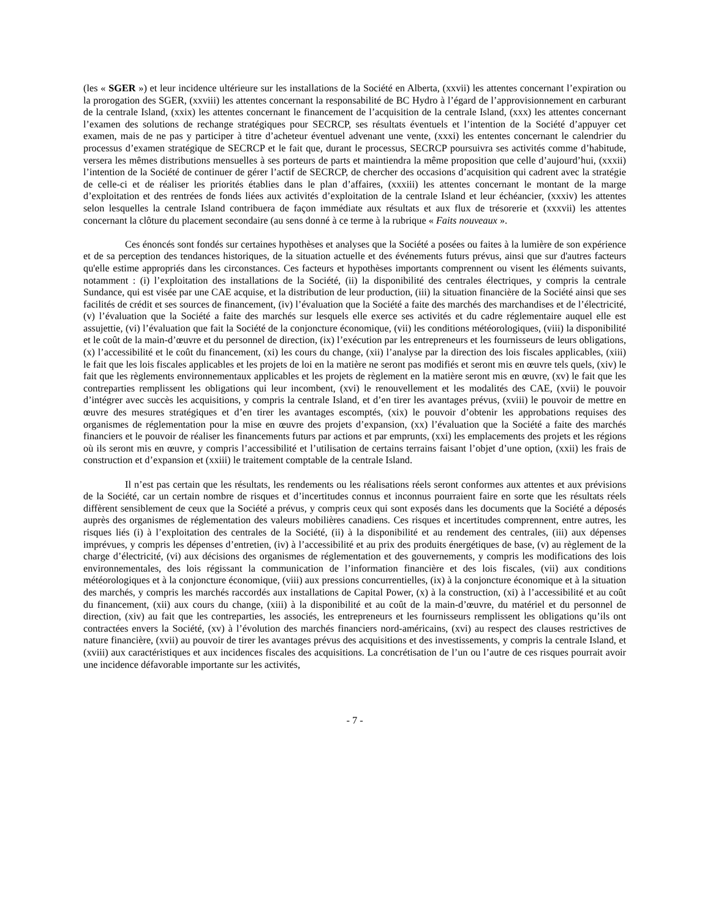(les « SGER ») et leur incidence ultérieure sur les installations de la Société en Alberta, (xxvii) les attentes concernant l’expiration ou la prorogation des SGER, (xxviii) les attentes concernant la responsabilité de BC Hydro à l’égard de l’approvisionnement en carburant de la centrale Island, (xxix) les attentes concernant le financement de l’acquisition de la centrale Island, (xxx) les attentes concernant l’examen des solutions de rechange stratégiques pour SECRCP, ses résultats éventuels et l’intention de la Société d’appuyer cet examen, mais de ne pas y participer à titre d’acheteur éventuel advenant une vente, (xxxi) les ententes concernant le calendrier du processus d’examen stratégique de SECRCP et le fait que, durant le processus, SECRCP poursuivra ses activités comme d’habitude, versera les mêmes distributions mensuelles à ses porteurs de parts et maintiendra la même proposition que celle d’aujourd’hui, (xxxii) l’intention de la Société de continuer de gérer l’actif de SECRCP, de chercher des occasions d’acquisition qui cadrent avec la stratégie de celle-ci et de réaliser les priorités établies dans le plan d’affaires, (xxxiii) les attentes concernant le montant de la marge d’exploitation et des rentrées de fonds liées aux activités d’exploitation de la centrale Island et leur échéancier, (xxxiv) les attentes selon lesquelles la centrale Island contribuera de façon immédiate aux résultats et aux flux de trésorerie et (xxxvii) les attentes concernant la clôture du placement secondaire (au sens donné à ce terme à la rubrique « Faits nouveaux ».
Ces énoncés sont fondés sur certaines hypothèses et analyses que la Société a posées ou faites à la lumière de son expérience et de sa perception des tendances historiques, de la situation actuelle et des événements futurs prévus, ainsi que sur d'autres facteurs qu'elle estime appropriés dans les circonstances. Ces facteurs et hypothèses importants comprennent ou visent les éléments suivants, notamment : (i) l’exploitation des installations de la Société, (ii) la disponibilité des centrales électriques, y compris la centrale Sundance, qui est visée par une CAE acquise, et la distribution de leur production, (iii) la situation financière de la Société ainsi que ses facilités de crédit et ses sources de financement, (iv) l’évaluation que la Société a faite des marchés des marchandises et de l’électricité, (v) l’évaluation que la Société a faite des marchés sur lesquels elle exerce ses activités et du cadre réglementaire auquel elle est assujettie, (vi) l’évaluation que fait la Société de la conjoncture économique, (vii) les conditions météorologiques, (viii) la disponibilité et le coût de la main-d’œuvre et du personnel de direction, (ix) l’exécution par les entrepreneurs et les fournisseurs de leurs obligations, (x) l’accessibilité et le coût du financement, (xi) les cours du change, (xii) l’analyse par la direction des lois fiscales applicables, (xiii) le fait que les lois fiscales applicables et les projets de loi en la matière ne seront pas modifiés et seront mis en œuvre tels quels, (xiv) le fait que les règlements environnementaux applicables et les projets de règlement en la matière seront mis en œuvre, (xv) le fait que les contreparties remplissent les obligations qui leur incombent, (xvi) le renouvellement et les modalités des CAE, (xvii) le pouvoir d’intégrer avec succès les acquisitions, y compris la centrale Island, et d’en tirer les avantages prévus, (xviii) le pouvoir de mettre en œuvre des mesures stratégiques et d’en tirer les avantages escomptés, (xix) le pouvoir d’obtenir les approbations requises des organismes de réglementation pour la mise en œuvre des projets d’expansion, (xx) l’évaluation que la Société a faite des marchés financiers et le pouvoir de réaliser les financements futurs par actions et par emprunts, (xxi) les emplacements des projets et les régions où ils seront mis en œuvre, y compris l’accessibilité et l’utilisation de certains terrains faisant l’objet d’une option, (xxii) les frais de construction et d’expansion et (xxiii) le traitement comptable de la centrale Island.
Il n’est pas certain que les résultats, les rendements ou les réalisations réels seront conformes aux attentes et aux prévisions de la Société, car un certain nombre de risques et d’incertitudes connus et inconnus pourraient faire en sorte que les résultats réels diffèrent sensiblement de ceux que la Société a prévus, y compris ceux qui sont exposés dans les documents que la Société a déposés auprès des organismes de réglementation des valeurs mobilières canadiens. Ces risques et incertitudes comprennent, entre autres, les risques liés (i) à l’exploitation des centrales de la Société, (ii) à la disponibilité et au rendement des centrales, (iii) aux dépenses imprévues, y compris les dépenses d’entretien, (iv) à l’accessibilité et au prix des produits énergétiques de base, (v) au règlement de la charge d’électricité, (vi) aux décisions des organismes de réglementation et des gouvernements, y compris les modifications des lois environnementales, des lois régissant la communication de l’information financière et des lois fiscales, (vii) aux conditions météorologiques et à la conjoncture économique, (viii) aux pressions concurrentielles, (ix) à la conjoncture économique et à la situation des marchés, y compris les marchés raccordés aux installations de Capital Power, (x) à la construction, (xi) à l’accessibilité et au coût du financement, (xii) aux cours du change, (xiii) à la disponibilité et au coût de la main-d’œuvre, du matériel et du personnel de direction, (xiv) au fait que les contreparties, les associés, les entrepreneurs et les fournisseurs remplissent les obligations qu’ils ont contractées envers la Société, (xv) à l’évolution des marchés financiers nord-américains, (xvi) au respect des clauses restrictives de nature financière, (xvii) au pouvoir de tirer les avantages prévus des acquisitions et des investissements, y compris la centrale Island, et (xviii) aux caractéristiques et aux incidences fiscales des acquisitions. La concrétisation de l’un ou l’autre de ces risques pourrait avoir une incidence défavorable importante sur les activités,
- 7 -